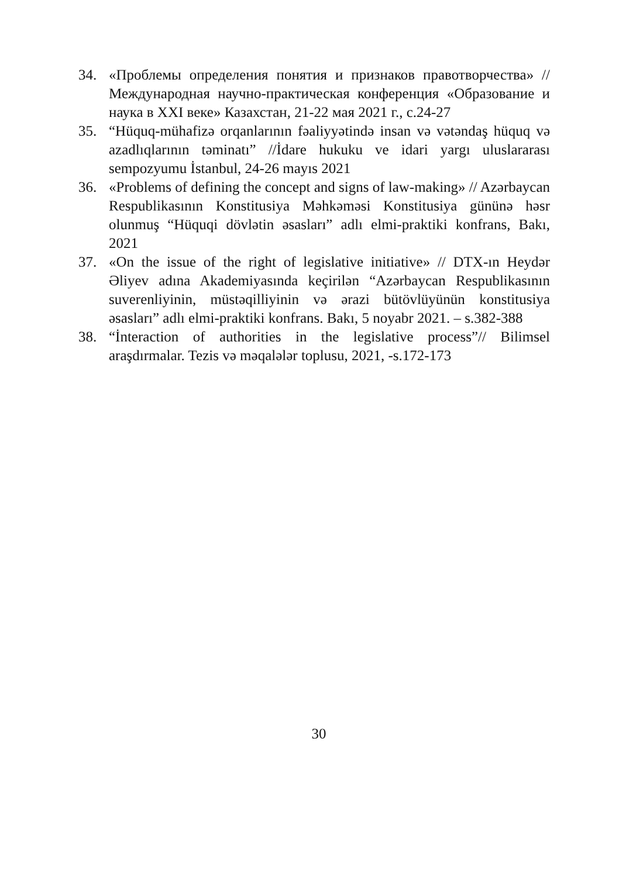34. «Проблемы определения понятия и признаков правотворчества» // Международная научно-практическая конференция «Образование и наука в XXI веке» Казахстан, 21-22 мая 2021 г., с.24-27
35. “Hüquq-mühafizə orqanlarının fəaliyyətində insan və vətəndaş hüquq və azadlıqlarının təminatı” //İdare hukuku ve idari yargı uluslararası sempozyumu İstanbul, 24-26 mayıs 2021
36. «Problems of defining the concept and signs of law-making» // Azərbaycan Respublikasının Konstitusiya Məhkəməsi Konstitusiya gününə həsr olunmuş “Hüquqi dövlətin əsasları” adlı elmi-praktiki konfrans, Bakı, 2021
37. «On the issue of the right of legislative initiative» // DTX-ın Heydər Əliyev adına Akademiyasında keçirilən “Azərbaycan Respublikasının suverenliyinin, müstəqilliyinin və ərazi bütövlüyünün konstitusiya əsasları” adlı elmi-praktiki konfrans. Bakı, 5 noyabr 2021. – s.382-388
38. “İnteraction of authorities in the legislative process”// Bilimsel araşdırmalar. Tezis və məqalələr toplusu, 2021, -s.172-173
30